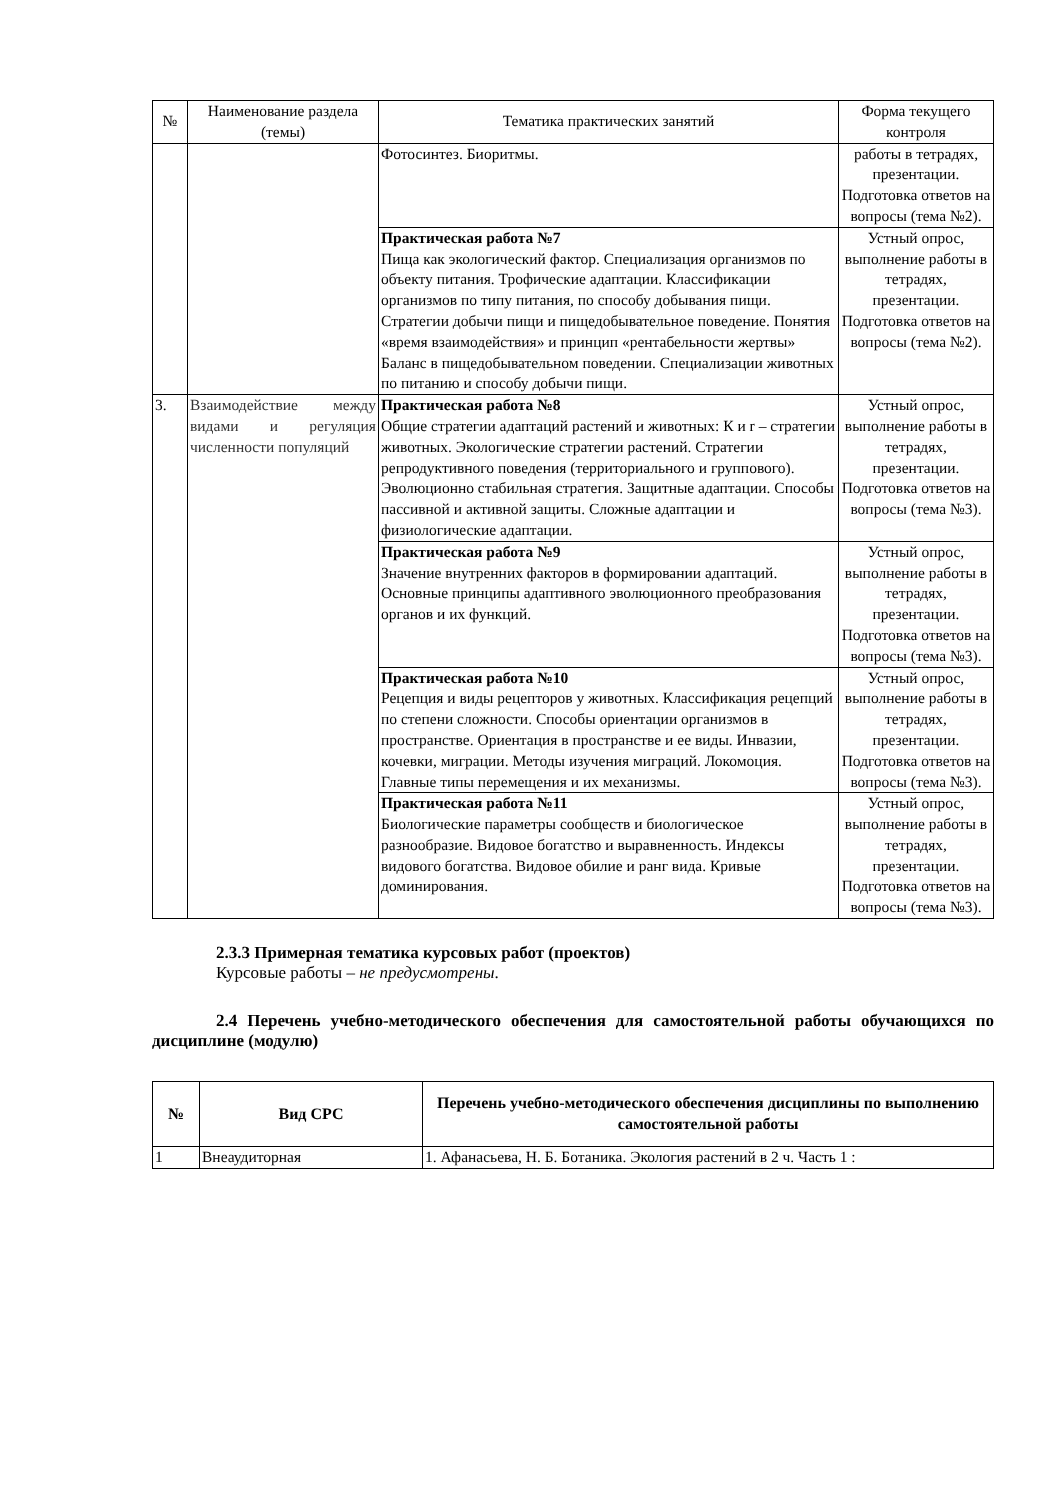| № | Наименование раздела (темы) | Тематика практических занятий | Форма текущего контроля |
| --- | --- | --- | --- |
| | | Фотосинтез. Биоритмы. | работы в тетрадях, презентации. Подготовка ответов на вопросы (тема №2). |
| | | Практическая работа №7 Пища как экологический фактор. Специализация организмов по объекту питания. Трофические адаптации. Классификации организмов по типу питания, по способу добывания пищи. Стратегии добычи пищи и пищедобывательное поведение. Понятия «время взаимодействия» и принцип «рентабельности жертвы» Баланс в пищедобывательном поведении. Специализации животных по питанию и способу добычи пищи. | Устный опрос, выполнение работы в тетрадях, презентации. Подготовка ответов на вопросы (тема №2). |
| 3. | Взаимодействие между видами и регуляция численности популяций | Практическая работа №8 Общие стратегии адаптаций растений и животных: К и r – стратегии животных. Экологические стратегии растений. Стратегии репродуктивного поведения (территориального и группового). Эволюционно стабильная стратегия. Защитные адаптации. Способы пассивной и активной защиты. Сложные адаптации и физиологические адаптации. | Устный опрос, выполнение работы в тетрадях, презентации. Подготовка ответов на вопросы (тема №3). |
| | | Практическая работа №9 Значение внутренних факторов в формировании адаптаций. Основные принципы адаптивного эволюционного преобразования органов и их функций. | Устный опрос, выполнение работы в тетрадях, презентации. Подготовка ответов на вопросы (тема №3). |
| | | Практическая работа №10 Рецепция и виды рецепторов у животных. Классификация рецепций по степени сложности. Способы ориентации организмов в пространстве. Ориентация в пространстве и ее виды. Инвазии, кочевки, миграции. Методы изучения миграций. Локомоция. Главные типы перемещения и их механизмы. | Устный опрос, выполнение работы в тетрадях, презентации. Подготовка ответов на вопросы (тема №3). |
| | | Практическая работа №11 Биологические параметры сообществ и биологическое разнообразие. Видовое богатство и выравненность. Индексы видового богатства. Видовое обилие и ранг вида. Кривые доминирования. | Устный опрос, выполнение работы в тетрадях, презентации. Подготовка ответов на вопросы (тема №3). |
2.3.3 Примерная тематика курсовых работ (проектов)
Курсовые работы – не предусмотрены.
2.4 Перечень учебно-методического обеспечения для самостоятельной работы обучающихся по дисциплине (модулю)
| № | Вид СРС | Перечень учебно-методического обеспечения дисциплины по выполнению самостоятельной работы |
| --- | --- | --- |
| 1 | Внеаудиторная | 1. Афанасьева, Н. Б. Ботаника. Экология растений в 2 ч. Часть 1 : |